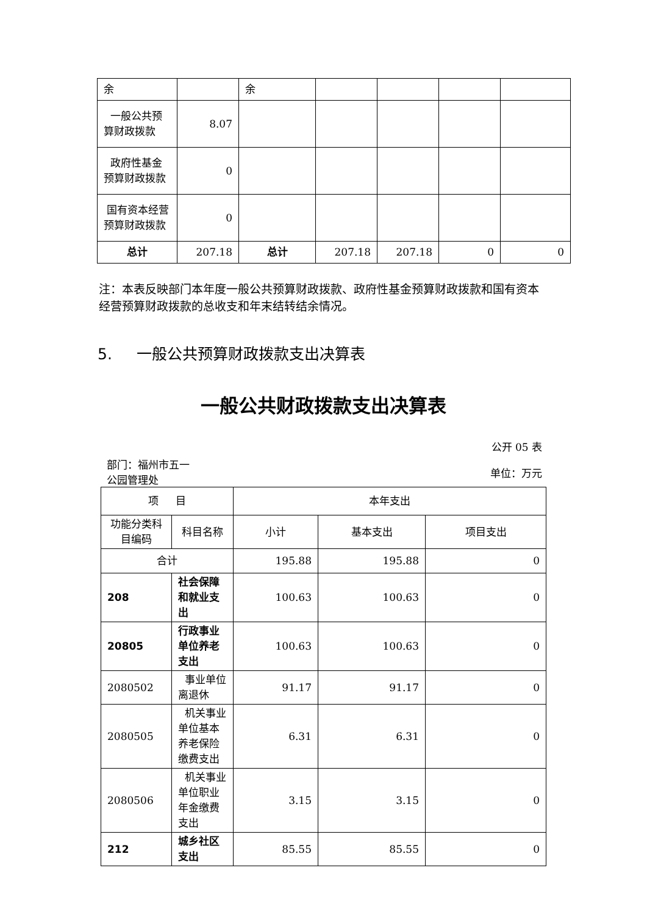| 余 | | 余 | | | | |
| 一般公共预算财政拨款 | 8.07 | | | | | |
| 政府性基金预算财政拨款 | 0 | | | | | |
| 国有资本经营预算财政拨款 | 0 | | | | | |
| 总计 | 207.18 | 总计 | 207.18 | 207.18 | 0 | 0 |
注：本表反映部门本年度一般公共预算财政拨款、政府性基金预算财政拨款和国有资本经营预算财政拨款的总收支和年末结转结余情况。
5. 一般公共预算财政拨款支出决算表
一般公共财政拨款支出决算表
公开 05 表
部门：福州市五一公园管理处
单位：万元
| 项 目 | | 本年支出 | | |
| 功能分类科目编码 | 科目名称 | 小计 | 基本支出 | 项目支出 |
| 合计 | | 195.88 | 195.88 | 0 |
| 208 | 社会保障和就业支出 | 100.63 | 100.63 | 0 |
| 20805 | 行政事业单位养老支出 | 100.63 | 100.63 | 0 |
| 2080502 | 事业单位离退休 | 91.17 | 91.17 | 0 |
| 2080505 | 机关事业单位基本养老保险缴费支出 | 6.31 | 6.31 | 0 |
| 2080506 | 机关事业单位职业年金缴费支出 | 3.15 | 3.15 | 0 |
| 212 | 城乡社区支出 | 85.55 | 85.55 | 0 |